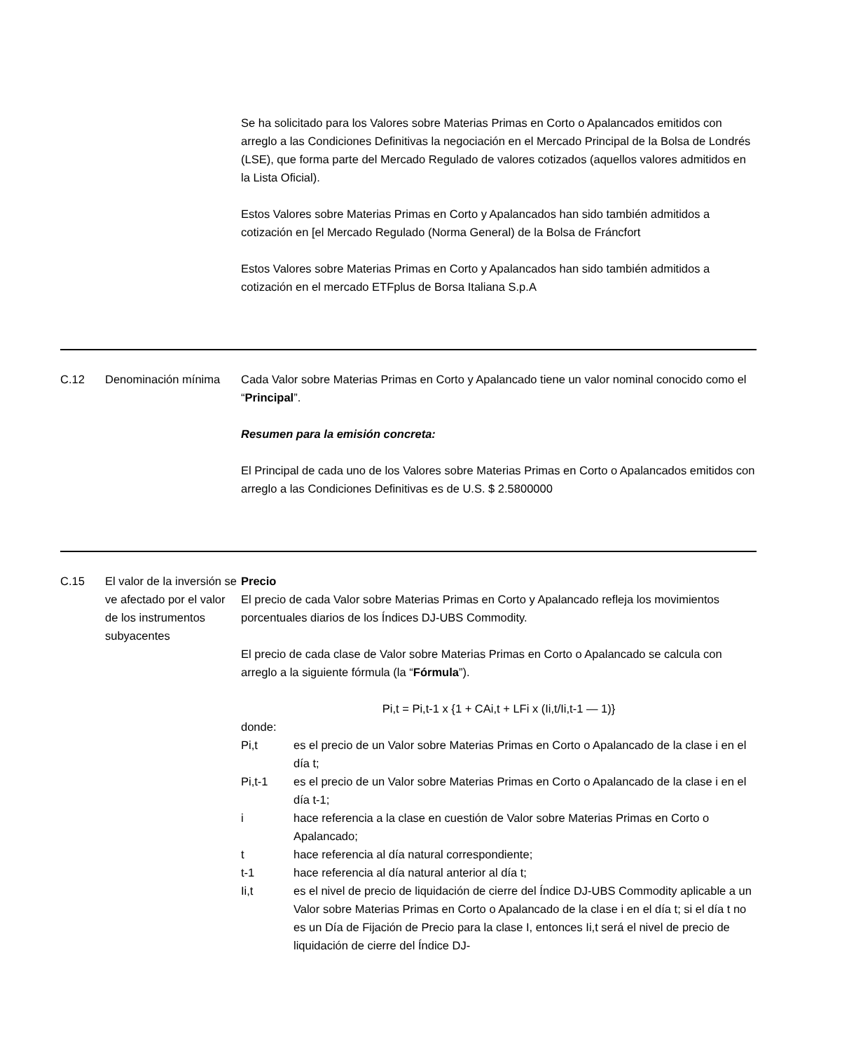| | | Se ha solicitado para los Valores sobre Materias Primas en Corto o Apalancados emitidos con arreglo a las Condiciones Definitivas la negociación en el Mercado Principal de la Bolsa de Londrés (LSE), que forma parte del Mercado Regulado de valores cotizados (aquellos valores admitidos en la Lista Oficial). Estos Valores sobre Materias Primas en Corto y Apalancados han sido también admitidos a cotización en [el Mercado Regulado (Norma General) de la Bolsa de Fráncfort Estos Valores sobre Materias Primas en Corto y Apalancados han sido también admitidos a cotización en el mercado ETFplus de Borsa Italiana S.p.A |
| C.12 | Denominación mínima | Cada Valor sobre Materias Primas en Corto y Apalancado tiene un valor nominal conocido como el “ Principal ”. Resumen para la emisión concreta: El Principal de cada uno de los Valores sobre Materias Primas en Corto o Apalancados emitidos con arreglo a las Condiciones Definitivas es de U.S. $ 2.5800000 |
| C.15 | El valor de la inversión se ve afectado por el valor de los instrumentos subyacentes | Precio El precio de cada Valor sobre Materias Primas en Corto y Apalancado refleja los movimientos porcentuales diarios de los Índices DJ-UBS Commodity. El precio de cada clase de Valor sobre Materias Primas en Corto o Apalancado se calcula con arreglo a la siguiente fórmula (la “ Fórmula ”). Pi,t = Pi,t-1 x {1 + CAi,t + LFi x (Ii,t/Ii,t-1 — 1)} donde: Pi,t es el precio de un Valor sobre Materias Primas en Corto o Apalancado de la clase i en el día t; Pi,t-1 es el precio de un Valor sobre Materias Primas en Corto o Apalancado de la clase i en el día t-1; i hace referencia a la clase en cuestión de Valor sobre Materias Primas en Corto o Apalancado; t hace referencia al día natural correspondiente; t-1 hace referencia al día natural anterior al día t; Ii,t es el nivel de precio de liquidación de cierre del Índice DJ-UBS Commodity aplicable a un Valor sobre Materias Primas en Corto o Apalancado de la clase i en el día t; si el día t no es un Día de Fijación de Precio para la clase I, entonces Ii,t será el nivel de precio de liquidación de cierre del Índice DJ- |